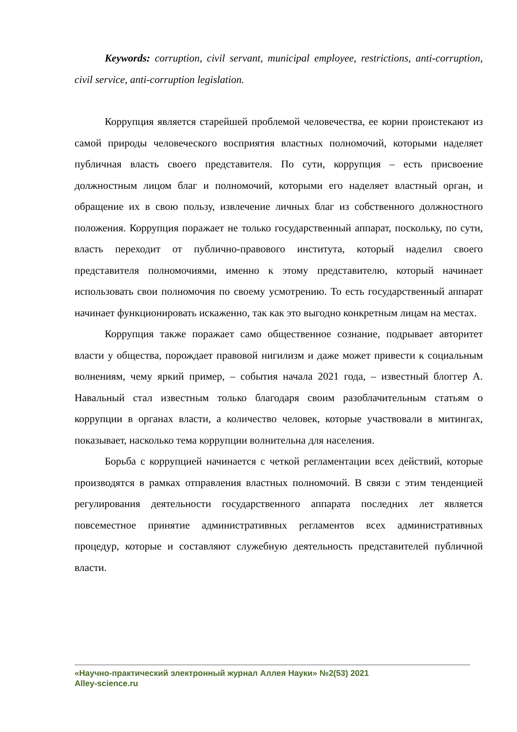Keywords: corruption, civil servant, municipal employee, restrictions, anti-corruption, civil service, anti-corruption legislation.
Коррупция является старейшей проблемой человечества, ее корни проистекают из самой природы человеческого восприятия властных полномочий, которыми наделяет публичная власть своего представителя. По сути, коррупция – есть присвоение должностным лицом благ и полномочий, которыми его наделяет властный орган, и обращение их в свою пользу, извлечение личных благ из собственного должностного положения. Коррупция поражает не только государственный аппарат, поскольку, по сути, власть переходит от публично-правового института, который наделил своего представителя полномочиями, именно к этому представителю, который начинает использовать свои полномочия по своему усмотрению. То есть государственный аппарат начинает функционировать искаженно, так как это выгодно конкретным лицам на местах.
Коррупция также поражает само общественное сознание, подрывает авторитет власти у общества, порождает правовой нигилизм и даже может привести к социальным волнениям, чему яркий пример, – события начала 2021 года, – известный блоггер А. Навальный стал известным только благодаря своим разоблачительным статьям о коррупции в органах власти, а количество человек, которые участвовали в митингах, показывает, насколько тема коррупции волнительна для населения.
Борьба с коррупцией начинается с четкой регламентации всех действий, которые производятся в рамках отправления властных полномочий. В связи с этим тенденцией регулирования деятельности государственного аппарата последних лет является повсеместное принятие административных регламентов всех административных процедур, которые и составляют служебную деятельность представителей публичной власти.
«Научно-практический электронный журнал Аллея Науки» №2(53) 2021
Alley-science.ru